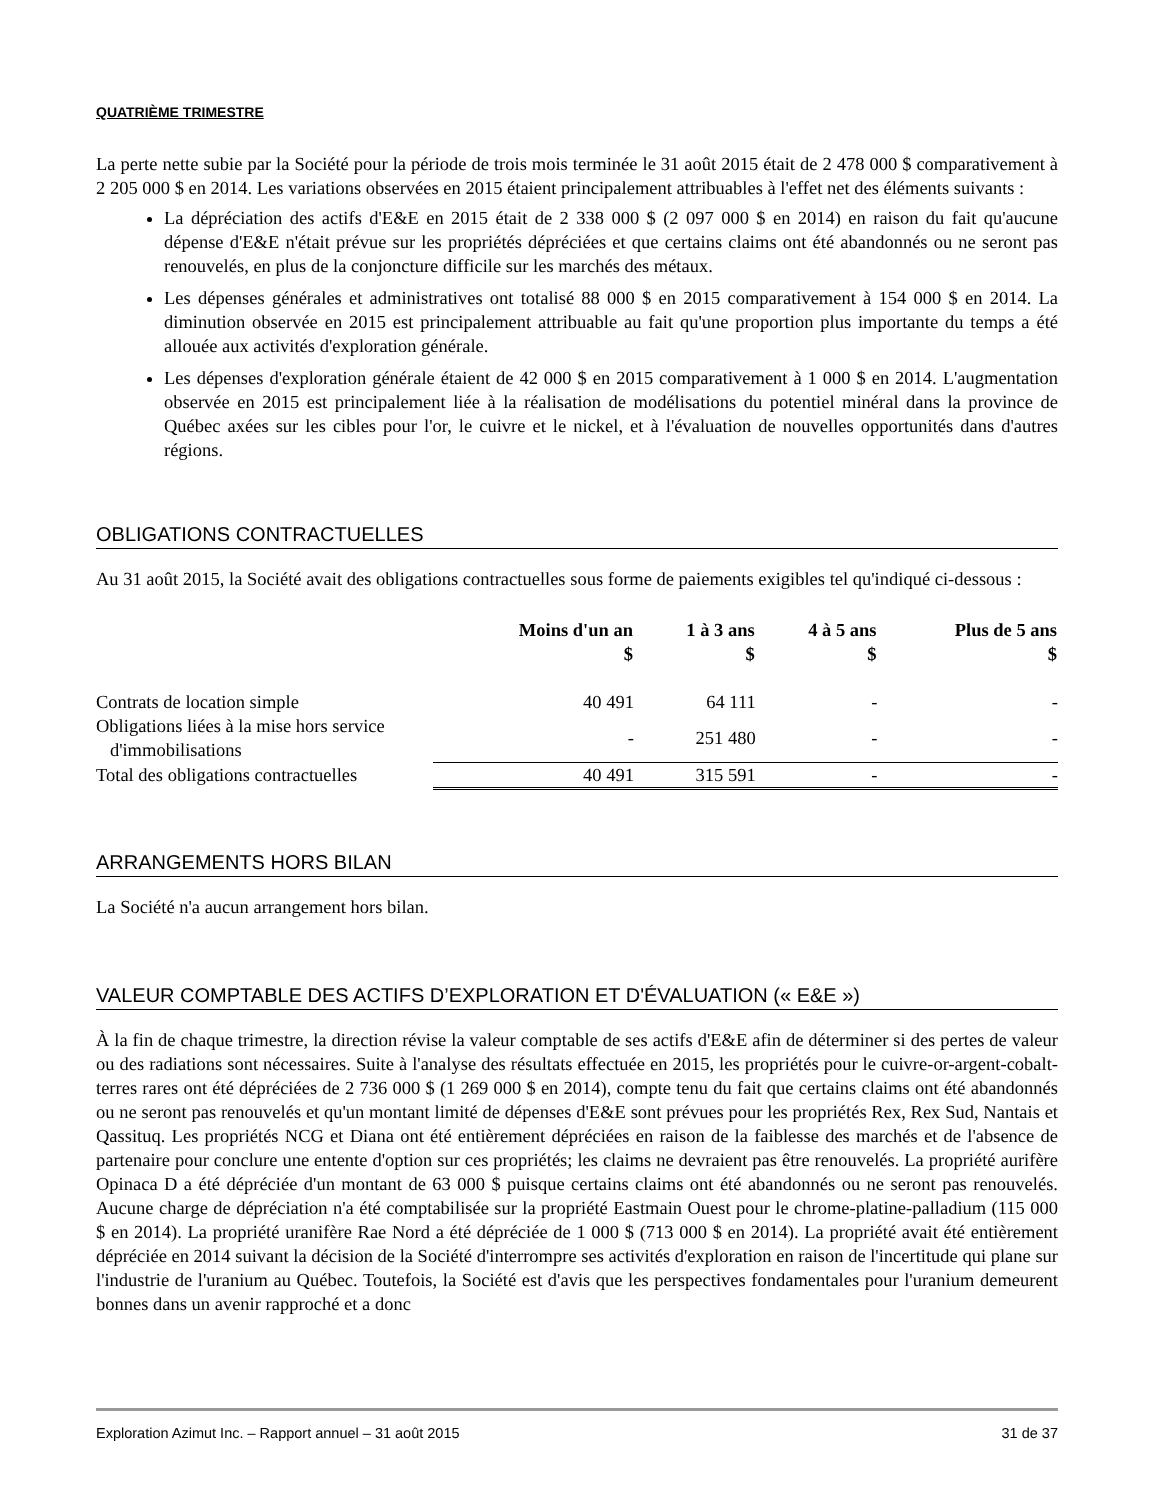QUATRIÈME TRIMESTRE
La perte nette subie par la Société pour la période de trois mois terminée le 31 août 2015 était de 2 478 000 $ comparativement à 2 205 000 $ en 2014. Les variations observées en 2015 étaient principalement attribuables à l'effet net des éléments suivants :
La dépréciation des actifs d'E&E en 2015 était de 2 338 000 $ (2 097 000 $ en 2014) en raison du fait qu'aucune dépense d'E&E n'était prévue sur les propriétés dépréciées et que certains claims ont été abandonnés ou ne seront pas renouvelés, en plus de la conjoncture difficile sur les marchés des métaux.
Les dépenses générales et administratives ont totalisé 88 000 $ en 2015 comparativement à 154 000 $ en 2014. La diminution observée en 2015 est principalement attribuable au fait qu'une proportion plus importante du temps a été allouée aux activités d'exploration générale.
Les dépenses d'exploration générale étaient de 42 000 $ en 2015 comparativement à 1 000 $ en 2014. L'augmentation observée en 2015 est principalement liée à la réalisation de modélisations du potentiel minéral dans la province de Québec axées sur les cibles pour l'or, le cuivre et le nickel, et à l'évaluation de nouvelles opportunités dans d'autres régions.
OBLIGATIONS CONTRACTUELLES
Au 31 août 2015, la Société avait des obligations contractuelles sous forme de paiements exigibles tel qu'indiqué ci-dessous :
| | Moins d'un an $ | 1 à 3 ans $ | 4 à 5 ans $ | Plus de 5 ans $ |
| --- | --- | --- | --- | --- |
| Contrats de location simple | 40 491 | 64 111 | - | - |
| Obligations liées à la mise hors service d'immobilisations | - | 251 480 | - | - |
| Total des obligations contractuelles | 40 491 | 315 591 | - | - |
ARRANGEMENTS HORS BILAN
La Société n'a aucun arrangement hors bilan.
VALEUR COMPTABLE DES ACTIFS D’EXPLORATION ET D'ÉVALUATION (« E&E »)
À la fin de chaque trimestre, la direction révise la valeur comptable de ses actifs d'E&E afin de déterminer si des pertes de valeur ou des radiations sont nécessaires. Suite à l'analyse des résultats effectuée en 2015, les propriétés pour le cuivre-or-argent-cobalt-terres rares ont été dépréciées de 2 736 000 $ (1 269 000 $ en 2014), compte tenu du fait que certains claims ont été abandonnés ou ne seront pas renouvelés et qu'un montant limité de dépenses d'E&E sont prévues pour les propriétés Rex, Rex Sud, Nantais et Qassituq. Les propriétés NCG et Diana ont été entièrement dépréciées en raison de la faiblesse des marchés et de l'absence de partenaire pour conclure une entente d'option sur ces propriétés; les claims ne devraient pas être renouvelés. La propriété aurifère Opinaca D a été dépréciée d'un montant de 63 000 $ puisque certains claims ont été abandonnés ou ne seront pas renouvelés. Aucune charge de dépréciation n'a été comptabilisée sur la propriété Eastmain Ouest pour le chrome-platine-palladium (115 000 $ en 2014). La propriété uranifère Rae Nord a été dépréciée de 1 000 $ (713 000 $ en 2014). La propriété avait été entièrement dépréciée en 2014 suivant la décision de la Société d'interrompre ses activités d'exploration en raison de l'incertitude qui plane sur l'industrie de l'uranium au Québec. Toutefois, la Société est d'avis que les perspectives fondamentales pour l'uranium demeurent bonnes dans un avenir rapproché et a donc
Exploration Azimut Inc. – Rapport annuel – 31 août 2015 31 de 37